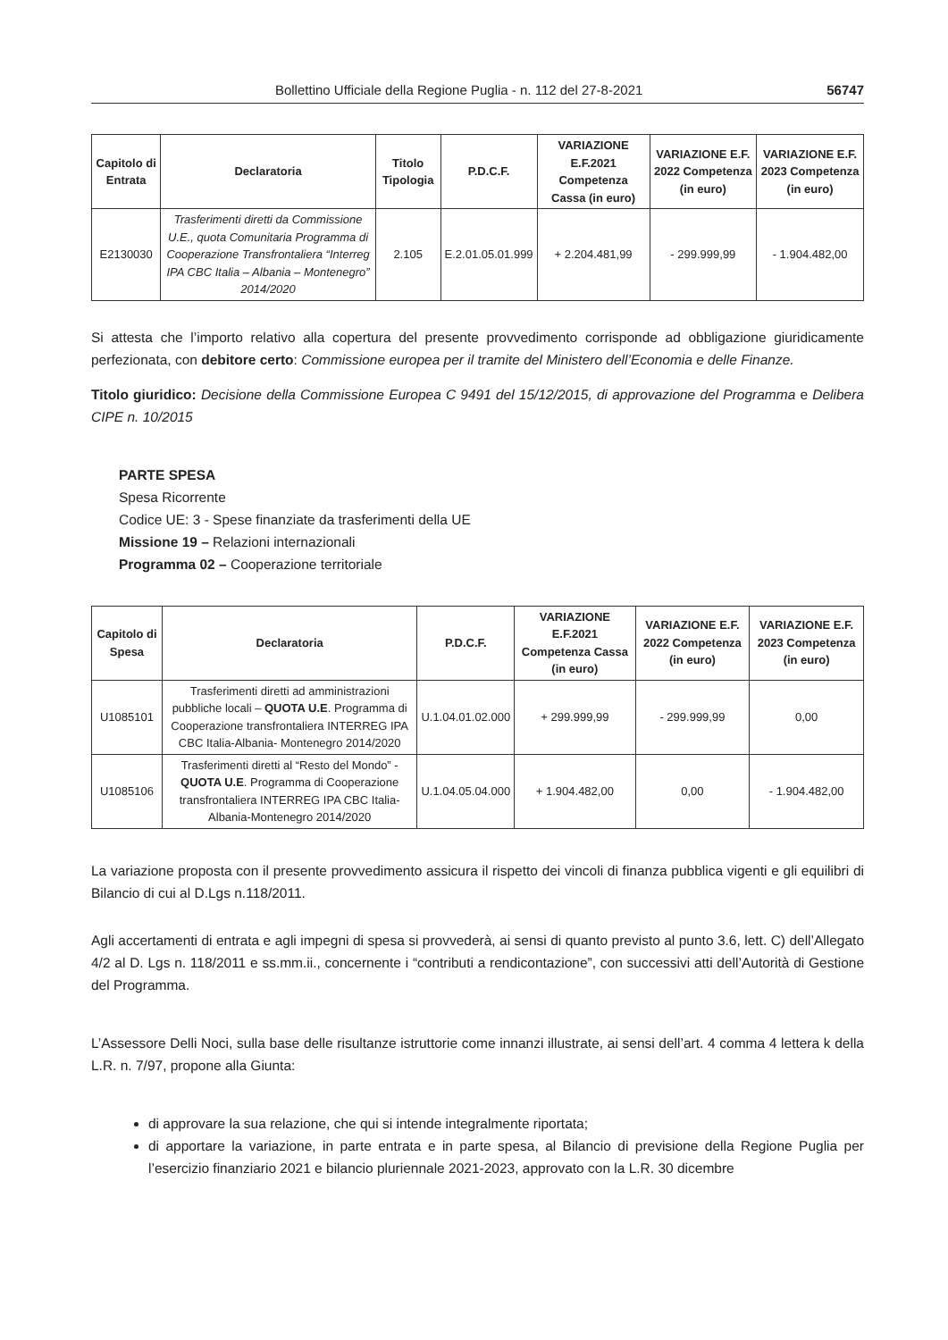Bollettino Ufficiale della Regione Puglia - n. 112 del 27-8-2021 56747
| Capitolo di Entrata | Declaratoria | Titolo Tipologia | P.D.C.F. | VARIAZIONE E.F.2021 Competenza Cassa (in euro) | VARIAZIONE E.F. 2022 Competenza (in euro) | VARIAZIONE E.F. 2023 Competenza (in euro) |
| --- | --- | --- | --- | --- | --- | --- |
| E2130030 | Trasferimenti diretti da Commissione U.E., quota Comunitaria Programma di Cooperazione Transfrontaliera “Interreg IPA CBC Italia – Albania – Montenegro” 2014/2020 | 2.105 | E.2.01.05.01.999 | + 2.204.481,99 | - 299.999,99 | - 1.904.482,00 |
Si attesta che l’importo relativo alla copertura del presente provvedimento corrisponde ad obbligazione giuridicamente perfezionata, con debitore certo: Commissione europea per il tramite del Ministero dell’Economia e delle Finanze.
Titolo giuridico: Decisione della Commissione Europea C 9491 del 15/12/2015, di approvazione del Programma e Delibera CIPE n. 10/2015
PARTE SPESA
Spesa Ricorrente
Codice UE: 3 - Spese finanziate da trasferimenti della UE
Missione 19 – Relazioni internazionali
Programma 02 – Cooperazione territoriale
| Capitolo di Spesa | Declaratoria | P.D.C.F. | VARIAZIONE E.F.2021 Competenza Cassa (in euro) | VARIAZIONE E.F. 2022 Competenza (in euro) | VARIAZIONE E.F. 2023 Competenza (in euro) |
| --- | --- | --- | --- | --- | --- |
| U1085101 | Trasferimenti diretti ad amministrazioni pubbliche locali – QUOTA U.E . Programma di Cooperazione transfrontaliera INTERREG IPA CBC Italia-Albania- Montenegro 2014/2020 | U.1.04.01.02.000 | + 299.999,99 | - 299.999,99 | 0,00 |
| U1085106 | Trasferimenti diretti al “Resto del Mondo” - QUOTA U.E . Programma di Cooperazione transfrontaliera INTERREG IPA CBC Italia-Albania-Montenegro 2014/2020 | U.1.04.05.04.000 | + 1.904.482,00 | 0,00 | - 1.904.482,00 |
La variazione proposta con il presente provvedimento assicura il rispetto dei vincoli di finanza pubblica vigenti e gli equilibri di Bilancio di cui al D.Lgs n.118/2011.
Agli accertamenti di entrata e agli impegni di spesa si provvederà, ai sensi di quanto previsto al punto 3.6, lett. C) dell’Allegato 4/2 al D. Lgs n. 118/2011 e ss.mm.ii., concernente i “contributi a rendicontazione”, con successivi atti dell’Autorità di Gestione del Programma.
L’Assessore Delli Noci, sulla base delle risultanze istruttorie come innanzi illustrate, ai sensi dell’art. 4 comma 4 lettera k della L.R. n. 7/97, propone alla Giunta:
di approvare la sua relazione, che qui si intende integralmente riportata;
di apportare la variazione, in parte entrata e in parte spesa, al Bilancio di previsione della Regione Puglia per l’esercizio finanziario 2021 e bilancio pluriennale 2021-2023, approvato con la L.R. 30 dicembre